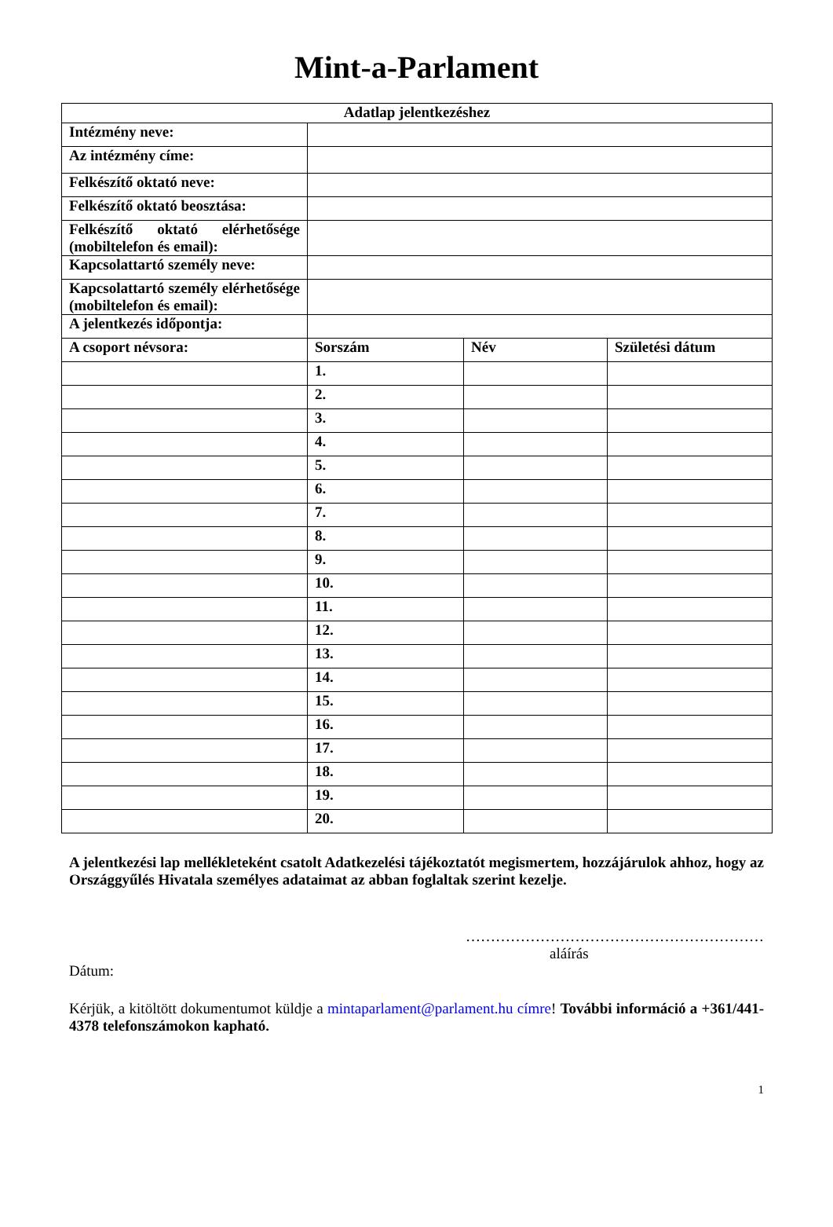Mint-a-Parlament
| Adatlap jelentkezéshez | | | |
| --- | --- | --- | --- |
| Intézmény neve: | | | |
| Az intézmény címe: | | | |
| Felkészítő oktató neve: | | | |
| Felkészítő oktató beosztása: | | | |
| Felkészítő oktató elérhetősége (mobiltelefon és email): | | | |
| Kapcsolattartó személy neve: | | | |
| Kapcsolattartó személy elérhetősége (mobiltelefon és email): | | | |
| A jelentkezés időpontja: | | | |
| A csoport névsora: | Sorszám | Név | Születési dátum |
| | 1. | | |
| | 2. | | |
| | 3. | | |
| | 4. | | |
| | 5. | | |
| | 6. | | |
| | 7. | | |
| | 8. | | |
| | 9. | | |
| | 10. | | |
| | 11. | | |
| | 12. | | |
| | 13. | | |
| | 14. | | |
| | 15. | | |
| | 16. | | |
| | 17. | | |
| | 18. | | |
| | 19. | | |
| | 20. | | |
A jelentkezési lap mellékleteként csatolt Adatkezelési tájékoztatót megismertem, hozzájárulok ahhoz, hogy az Országgyűlés Hivatala személyes adataimat az abban foglaltak szerint kezelje.
……………………………………………………
aláírás
Dátum:
Kérjük, a kitöltött dokumentumot küldje a mintaparlament@parlament.hu címre! További információ a +361/441-4378 telefonszámokon kapható.
1